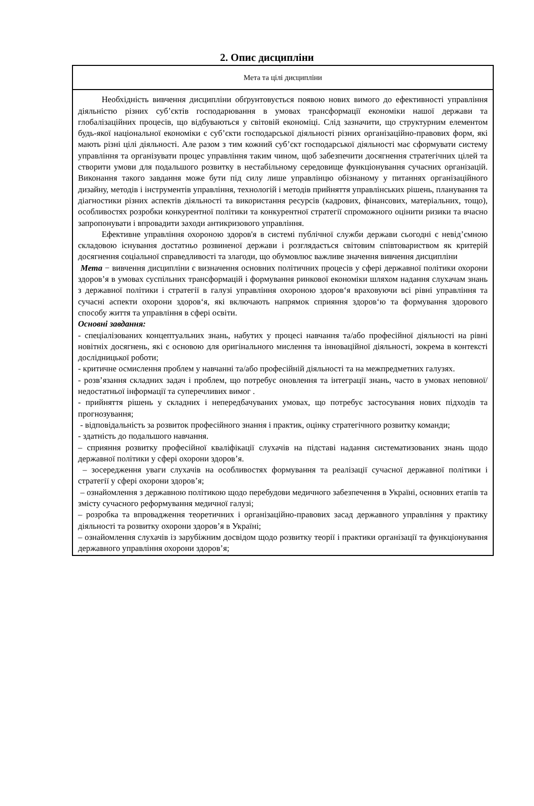2. Опис дисципліни
| Мета та цілі дисципліни |
| Необхідність вивчення дисципліни обґрунтовується появою нових вимого до ефективності управління діяльністю різних суб’єктів господарювання в умовах трансформації економіки нашої держави та глобалізаційних процесів, що відбуваються у світовій економіці. Слід зазначити, що структурним елементом будь-якої національної економіки є суб’єкти господарської діяльності різних організаційно-правових форм, які мають різні цілі діяльності. Але разом з тим кожний суб’єкт господарської діяльності має сформувати систему управління та організувати процес управління таким чином, щоб забезпечити досягнення стратегічних цілей та створити умови для подальшого розвитку в нестабільному середовище функціонування сучасних організацій. Виконання такого завдання може бути під силу лише управлінцю обізнаному у питаннях організаційного дизайну, методів і інструментів управління, технологій і методів прийняття управлінських рішень, планування та діагностики різних аспектів діяльності та використання ресурсів (кадрових, фінансових, матеріальних, тощо), особливостях розробки конкурентної політики та конкурентної стратегії спроможного оцінити ризики та вчасно запропонувати і впровадити заходи антикризового управління. Ефективне управління охороною здоров'я в системі публічної служби держави сьогодні є невід’ємною складовою існування достатньо розвиненої держави і розглядається світовим співтовариством як критерій досягнення соціальної справедливості та злагоди, що обумовлює важливе значення вивчення дисципліни Мета − вивчення дисципліни є визначення основних політичних процесів у сфері державної політики охорони здоров’я в умовах суспільних трансформацій і формування ринкової економіки шляхом надання слухачам знань з державної політики і стратегії в галузі управління охороною здоров‘я враховуючи всі рівні управління та сучасні аспекти охорони здоров‘я, які включають напрямок сприяння здоров‘ю та формування здорового способу життя та управління в сфері освіти. Основні завдання: - спеціалізованих концептуальних знань, набутих у процесі навчання та/або професійної діяльності на рівні новітніх досягнень, які є основою для оригінального мислення та інноваційної діяльності, зокрема в контексті дослідницької роботи; - критичне осмислення проблем у навчанні та/або професійній діяльності та на межпредметних галузях. - розв’язання складних задач і проблем, що потребує оновлення та інтеграції знань, часто в умовах неповної/недостатньої інформації та суперечливих вимог . - прийняття рішень у складних і непередбачуваних умовах, що потребує застосування нових підходів та прогнозування; - відповідальність за розвиток професійного знання і практик, оцінку стратегічного розвитку команди; - здатність до подальшого навчання. – сприяння розвитку професійної кваліфікації слухачів на підставі надання систематизованих знань щодо державної політики у сфері охорони здоров’я. – зосередження уваги слухачів на особливостях формування та реалізації сучасної державної політики і стратегії у сфері охорони здоров’я; – ознайомлення з державною політикою щодо перебудови медичного забезпечення в Україні, основних етапів та змісту сучасного реформування медичної галузі; – розробка та впровадження теоретичних і організаційно-правових засад державного управління у практику діяльності та розвитку охорони здоров’я в Україні; – ознайомлення слухачів із зарубіжним досвідом щодо розвитку теорії і практики організації та функціонування державного управління охорони здоров’я; |